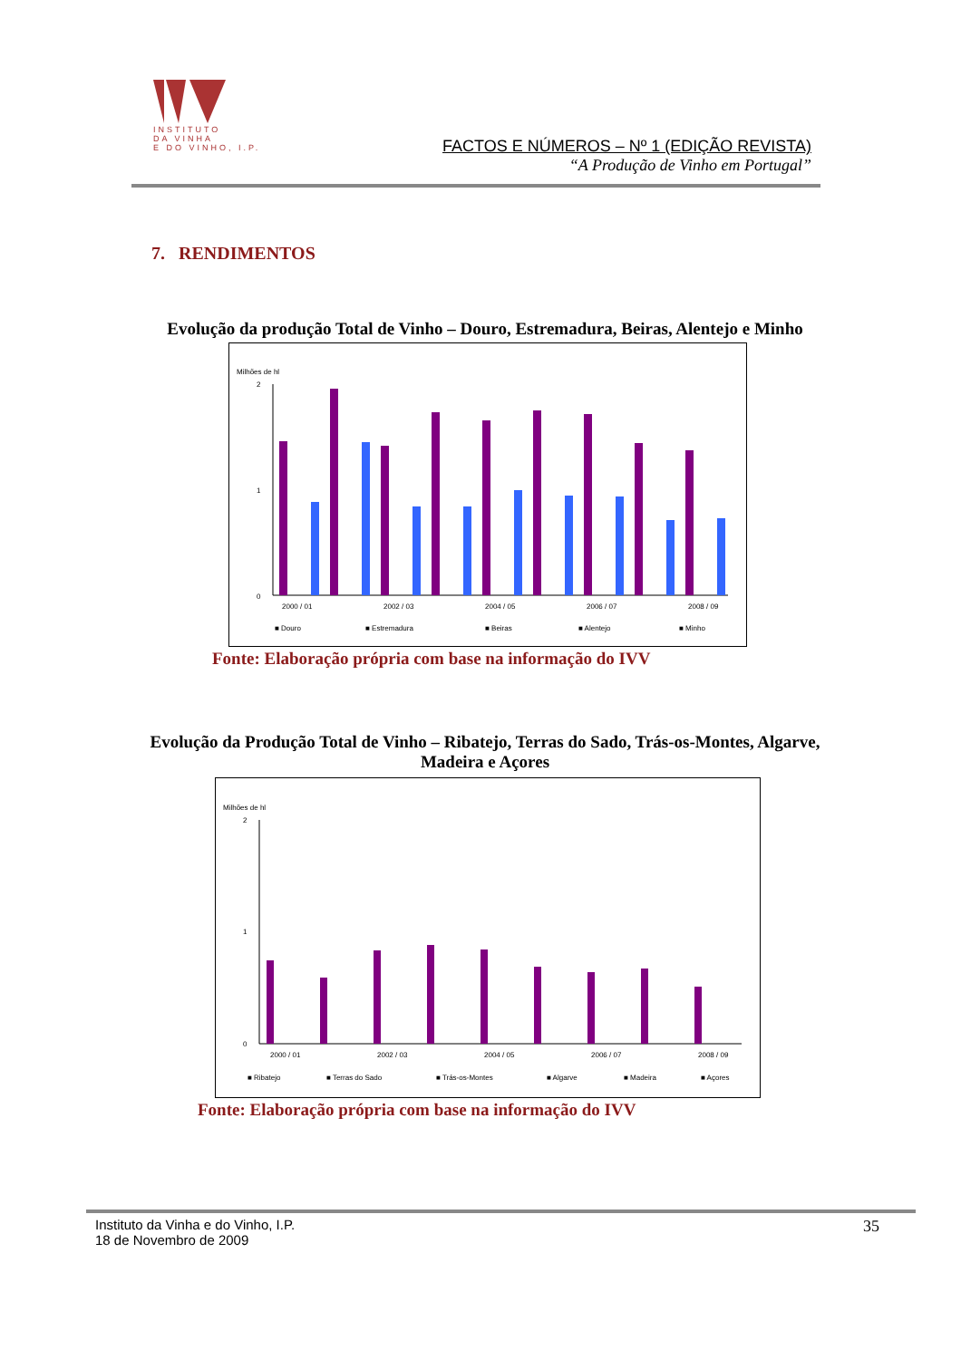INSTITUTO
DA VINHA
E DO VINHO, I.P.
FACTOS E NÚMEROS – Nº 1 (EDIÇÃO REVISTA)
“A Produção de Vinho em Portugal”
7. RENDIMENTOS
Evolução da produção Total de Vinho – Douro, Estremadura, Beiras, Alentejo e Minho
Milhões de hl
2
1
0
2000 / 01
2002 / 03
2004 / 05
2006 / 07
2008 / 09
■ Douro
■ Estremadura
■ Beiras
■ Alentejo
■ Minho
Fonte: Elaboração própria com base na informação do IVV
Evolução da Produção Total de Vinho – Ribatejo, Terras do Sado, Trás-os-Montes, Algarve, Madeira e Açores
Milhões de hl
2
1
0
2000 / 01
2002 / 03
2004 / 05
2006 / 07
2008 / 09
■ Ribatejo
■ Terras do Sado
■ Trás-os-Montes
■ Algarve
■ Madeira
■ Açores
Fonte: Elaboração própria com base na informação do IVV
35 Instituto da Vinha e do Vinho, I.P.
18 de Novembro de 2009